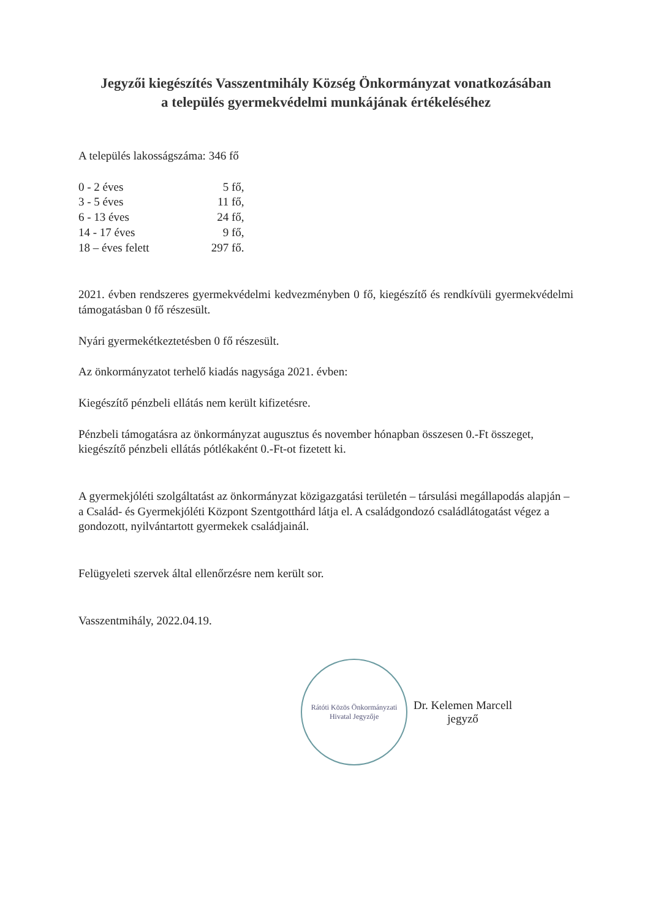Jegyzői kiegészítés Vasszentmihály Község Önkormányzat vonatkozásában
a település gyermekvédelmi munkájának értékeléséhez
A település lakosságszáma: 346 fő
| 0 - 2 éves | 5 fő, |
| 3 - 5 éves | 11 fő, |
| 6 - 13 éves | 24 fő, |
| 14 - 17 éves | 9 fő, |
| 18 – éves felett | 297 fő. |
2021. évben rendszeres gyermekvédelmi kedvezményben 0 fő, kiegészítő és rendkívüli gyermekvédelmi támogatásban 0 fő részesült.
Nyári gyermekétkeztetésben 0 fő részesült.
Az önkormányzatot terhelő kiadás nagysága 2021. évben:
Kiegészítő pénzbeli ellátás nem került kifizetésre.
Pénzbeli támogatásra az önkormányzat augusztus és november hónapban összesen 0.-Ft összeget, kiegészítő pénzbeli ellátás pótlékaként 0.-Ft-ot fizetett ki.
A gyermekjóléti szolgáltatást az önkormányzat közigazgatási területén – társulási megállapodás alapján – a Család- és Gyermekjóléti Központ Szentgotthárd látja el. A családgondozó családlátogatást végez a gondozott, nyilvántartott gyermekek családjainál.
Felügyeleti szervek által ellenőrzésre nem került sor.
Vasszentmihály, 2022.04.19.
Rátóti Közös Önkormányzati Hivatal Jegyzője
Dr. Kelemen Marcell
jegyző